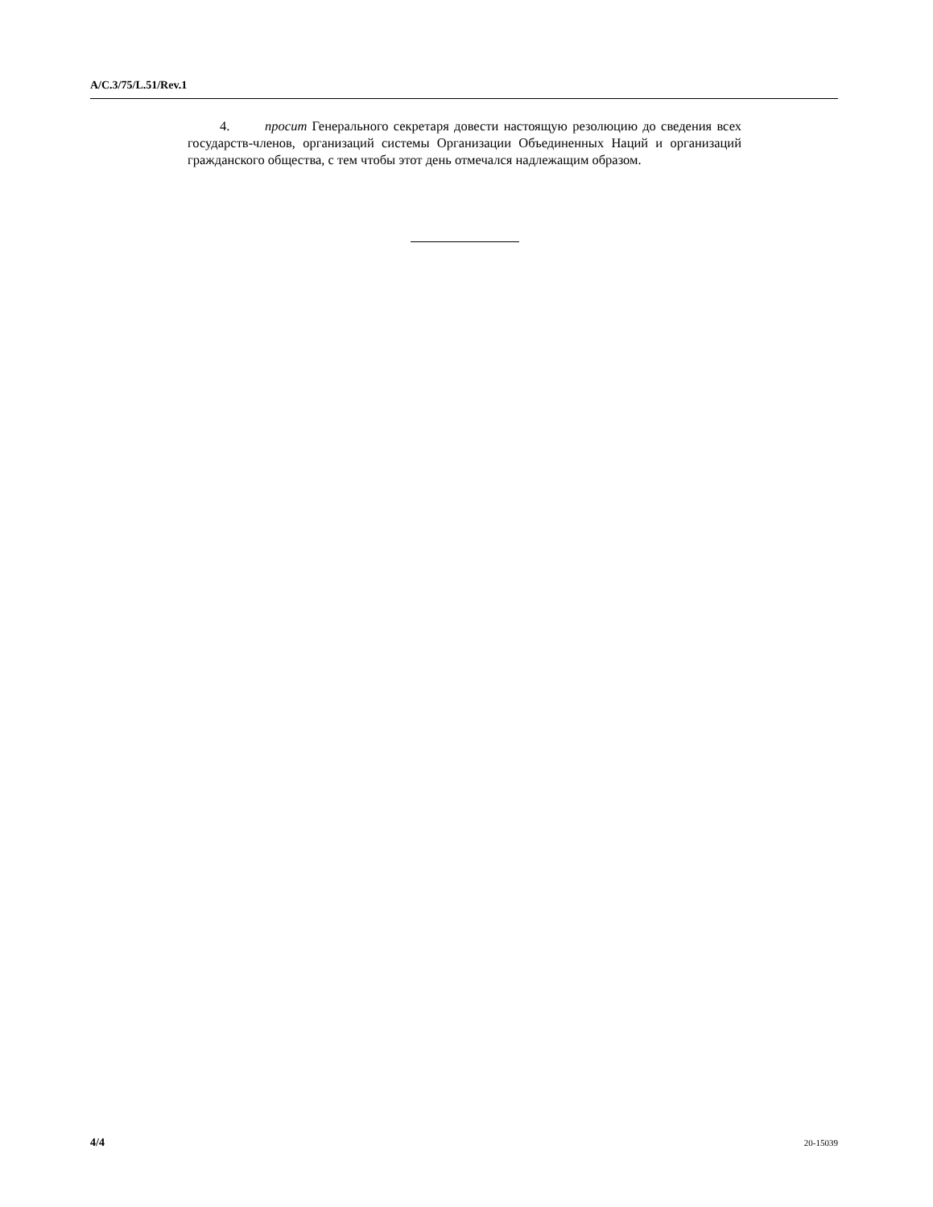A/C.3/75/L.51/Rev.1
4. просит Генерального секретаря довести настоящую резолюцию до сведения всех государств-членов, организаций системы Организации Объединенных Наций и организаций гражданского общества, с тем чтобы этот день отмечался надлежащим образом.
4/4 20-15039